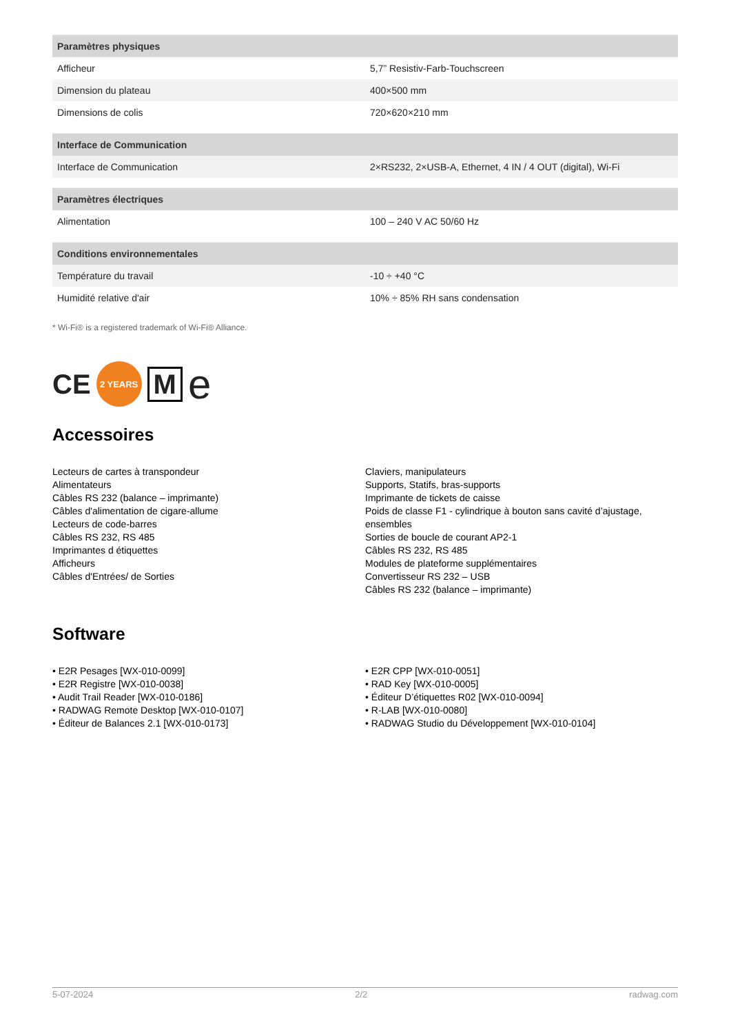| Paramètres physiques | |
| --- | --- |
| Afficheur | 5,7” Resistiv-Farb-Touchscreen |
| Dimension du plateau | 400×500 mm |
| Dimensions de colis | 720×620×210 mm |
| Interface de Communication | |
| --- | --- |
| Interface de Communication | 2×RS232, 2×USB-A, Ethernet, 4 IN / 4 OUT (digital), Wi-Fi |
| Paramètres électriques | |
| --- | --- |
| Alimentation | 100 – 240 V AC 50/60 Hz |
| Conditions environnementales | |
| --- | --- |
| Température du travail | -10 ÷ +40 °C |
| Humidité relative d'air | 10% ÷ 85% RH sans condensation |
* Wi-Fi® is a registered trademark of Wi-Fi® Alliance.
CE 2 YEARS M e
Accessoires
Lecteurs de cartes à transpondeur
Alimentateurs
Câbles RS 232 (balance – imprimante)
Câbles d'alimentation de cigare-allume
Lecteurs de code-barres
Câbles RS 232, RS 485
Imprimantes d étiquettes
Afficheurs
Câbles d'Entrées/ de Sorties
Claviers, manipulateurs
Supports, Statifs, bras-supports
Imprimante de tickets de caisse
Poids de classe F1 - cylindrique à bouton sans cavité d’ajustage, ensembles
Sorties de boucle de courant AP2-1
Câbles RS 232, RS 485
Modules de plateforme supplémentaires
Convertisseur RS 232 – USB
Câbles RS 232 (balance – imprimante)
Software
• E2R Pesages [WX-010-0099]
• E2R Registre [WX-010-0038]
• Audit Trail Reader [WX-010-0186]
• RADWAG Remote Desktop [WX-010-0107]
• Éditeur de Balances 2.1 [WX-010-0173]
• E2R CPP [WX-010-0051]
• RAD Key [WX-010-0005]
• Éditeur D’étiquettes R02 [WX-010-0094]
• R-LAB [WX-010-0080]
• RADWAG Studio du Développement [WX-010-0104]
5-07-2024 2/2 radwag.com